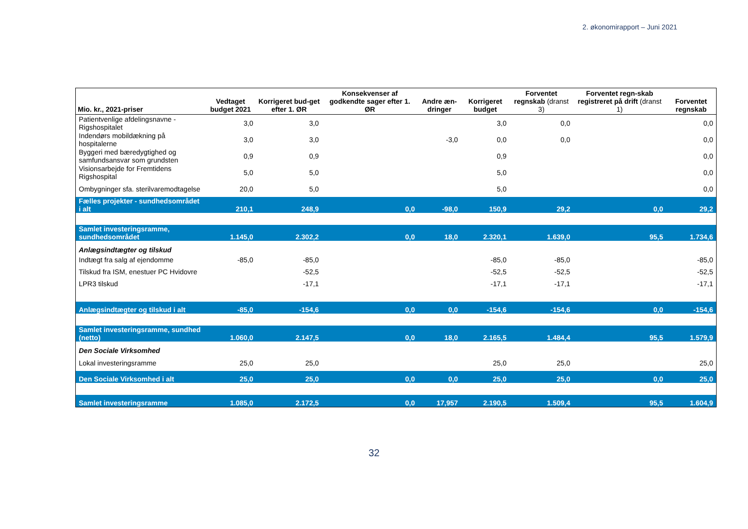2. økonomirapport – Juni 2021
| Mio. kr., 2021-priser | Vedtaget budget 2021 | Korrigeret bud-get efter 1. ØR | Konsekvenser af godkendte sager efter 1. ØR | Andre æn-dringer | Korrigeret budget | Forventet regnskab (dranst 3) | Forventet regn-skab registreret på drift (dranst 1) | Forventet regnskab |
| --- | --- | --- | --- | --- | --- | --- | --- | --- |
| Patientvenlige afdelingsnavne - Rigshospitalet | 3,0 | 3,0 | | | 3,0 | 0,0 | | 0,0 |
| Indendørs mobildækning på hospitalerne | 3,0 | 3,0 | | -3,0 | 0,0 | 0,0 | | 0,0 |
| Byggeri med bæredygtighed og samfundsansvar som grundsten | 0,9 | 0,9 | | | 0,9 | | | 0,0 |
| Visionsarbejde for Fremtidens Rigshospital | 5,0 | 5,0 | | | 5,0 | | | 0,0 |
| Ombygninger sfa. sterilvaremodtagelse | 20,0 | 5,0 | | | 5,0 | | | 0,0 |
| Fælles projekter - sundhedsområdet i alt | 210,1 | 248,9 | 0,0 | -98,0 | 150,9 | 29,2 | 0,0 | 29,2 |
| Samlet investeringsramme, sundhedsområdet | 1.145,0 | 2.302,2 | 0,0 | 18,0 | 2.320,1 | 1.639,0 | 95,5 | 1.734,6 |
| Anlægsindtægter og tilskud | | | | | | | | |
| Indtægt fra salg af ejendomme | -85,0 | -85,0 | | | -85,0 | -85,0 | | -85,0 |
| Tilskud fra ISM, enestuer PC Hvidovre | | -52,5 | | | -52,5 | -52,5 | | -52,5 |
| LPR3 tilskud | | -17,1 | | | -17,1 | -17,1 | | -17,1 |
| Anlægsindtægter og tilskud i alt | -85,0 | -154,6 | 0,0 | 0,0 | -154,6 | -154,6 | 0,0 | -154,6 |
| Samlet investeringsramme, sundhed (netto) | 1.060,0 | 2.147,5 | 0,0 | 18,0 | 2.165,5 | 1.484,4 | 95,5 | 1.579,9 |
| Den Sociale Virksomhed | | | | | | | | |
| Lokal investeringsramme | 25,0 | 25,0 | | | 25,0 | 25,0 | | 25,0 |
| Den Sociale Virksomhed i alt | 25,0 | 25,0 | 0,0 | 0,0 | 25,0 | 25,0 | 0,0 | 25,0 |
| Samlet investeringsramme | 1.085,0 | 2.172,5 | 0,0 | 17,957 | 2.190,5 | 1.509,4 | 95,5 | 1.604,9 |
32